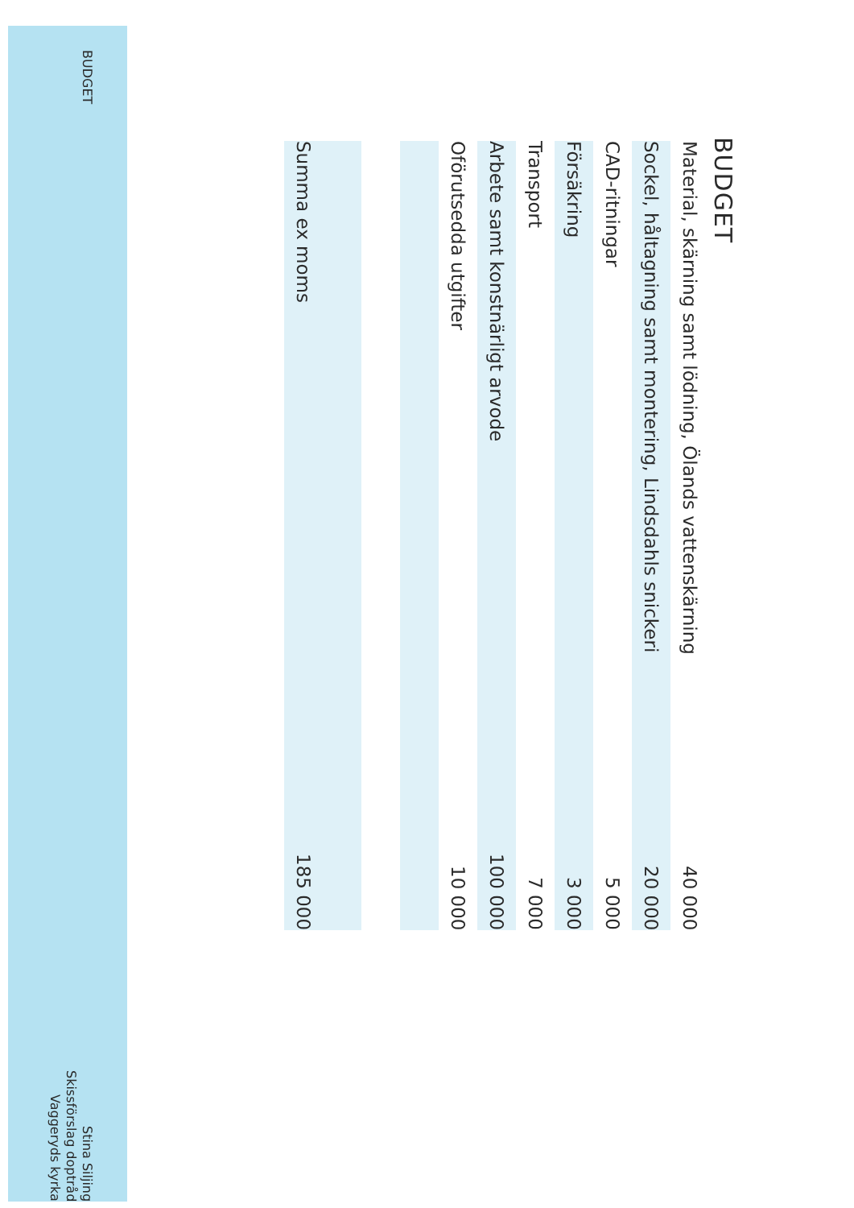BUDGET
| Material, skärning samt lödning, Ölands vattenskärning | 40 000 |
| Sockel, håltagning samt montering, Lindsdahls snickeri | 20 000 |
| CAD-ritningar | 5 000 |
| Försäkring | 3 000 |
| Transport | 7 000 |
| Arbete samt konstnärligt arvode | 100 000 |
| Oförutsedda utgifter | 10 000 |
| Summa ex moms | 185 000 |
BUDGET
Stina Siljing
Skissförslag doptråd
Vaggeryds kyrka